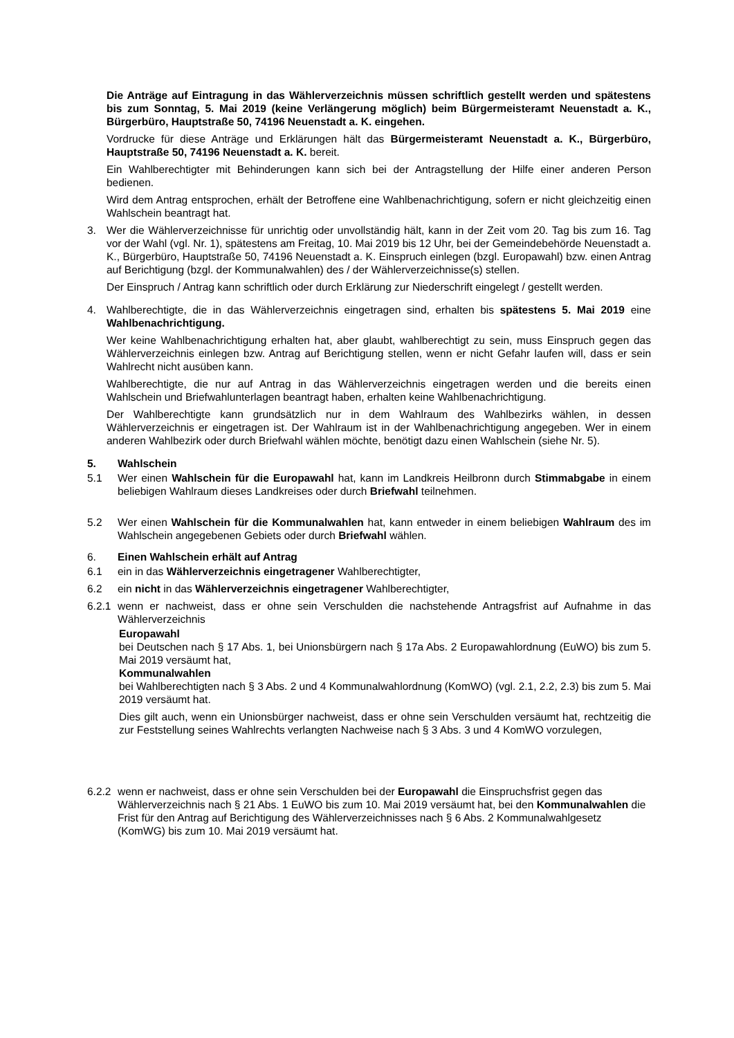Die Anträge auf Eintragung in das Wählerverzeichnis müssen schriftlich gestellt werden und spätestens bis zum Sonntag, 5. Mai 2019 (keine Verlängerung möglich) beim Bürgermeisteramt Neuenstadt a. K., Bürgerbüro, Hauptstraße 50, 74196 Neuenstadt a. K. eingehen.
Vordrucke für diese Anträge und Erklärungen hält das Bürgermeisteramt Neuenstadt a. K., Bürgerbüro, Hauptstraße 50, 74196 Neuenstadt a. K. bereit.
Ein Wahlberechtigter mit Behinderungen kann sich bei der Antragstellung der Hilfe einer anderen Person bedienen.
Wird dem Antrag entsprochen, erhält der Betroffene eine Wahlbenachrichtigung, sofern er nicht gleichzeitig einen Wahlschein beantragt hat.
3. Wer die Wählerverzeichnisse für unrichtig oder unvollständig hält, kann in der Zeit vom 20. Tag bis zum 16. Tag vor der Wahl (vgl. Nr. 1), spätestens am Freitag, 10. Mai 2019 bis 12 Uhr, bei der Gemeindebehörde Neuenstadt a. K., Bürgerbüro, Hauptstraße 50, 74196 Neuenstadt a. K. Einspruch einlegen (bzgl. Europawahl) bzw. einen Antrag auf Berichtigung (bzgl. der Kommunalwahlen) des / der Wählerverzeichnisse(s) stellen.
Der Einspruch / Antrag kann schriftlich oder durch Erklärung zur Niederschrift eingelegt / gestellt werden.
4. Wahlberechtigte, die in das Wählerverzeichnis eingetragen sind, erhalten bis spätestens 5. Mai 2019 eine Wahlbenachrichtigung.
Wer keine Wahlbenachrichtigung erhalten hat, aber glaubt, wahlberechtigt zu sein, muss Einspruch gegen das Wählerverzeichnis einlegen bzw. Antrag auf Berichtigung stellen, wenn er nicht Gefahr laufen will, dass er sein Wahlrecht nicht ausüben kann.
Wahlberechtigte, die nur auf Antrag in das Wählerverzeichnis eingetragen werden und die bereits einen Wahlschein und Briefwahlunterlagen beantragt haben, erhalten keine Wahlbenachrichtigung.
Der Wahlberechtigte kann grundsätzlich nur in dem Wahlraum des Wahlbezirks wählen, in dessen Wählerverzeichnis er eingetragen ist. Der Wahlraum ist in der Wahlbenachrichtigung angegeben. Wer in einem anderen Wahlbezirk oder durch Briefwahl wählen möchte, benötigt dazu einen Wahlschein (siehe Nr. 5).
5. Wahlschein
5.1 Wer einen Wahlschein für die Europawahl hat, kann im Landkreis Heilbronn durch Stimmabgabe in einem beliebigen Wahlraum dieses Landkreises oder durch Briefwahl teilnehmen.
5.2 Wer einen Wahlschein für die Kommunalwahlen hat, kann entweder in einem beliebigen Wahlraum des im Wahlschein angegebenen Gebiets oder durch Briefwahl wählen.
6. Einen Wahlschein erhält auf Antrag
6.1 ein in das Wählerverzeichnis eingetragener Wahlberechtigter,
6.2 ein nicht in das Wählerverzeichnis eingetragener Wahlberechtigter,
6.2.1 wenn er nachweist, dass er ohne sein Verschulden die nachstehende Antragsfrist auf Aufnahme in das Wählerverzeichnis
Europawahl
bei Deutschen nach § 17 Abs. 1, bei Unionsbürgern nach § 17a Abs. 2 Europawahlordnung (EuWO) bis zum 5. Mai 2019 versäumt hat,
Kommunalwahlen
bei Wahlberechtigten nach § 3 Abs. 2 und 4 Kommunalwahlordnung (KomWO) (vgl. 2.1, 2.2, 2.3) bis zum 5. Mai 2019 versäumt hat.
Dies gilt auch, wenn ein Unionsbürger nachweist, dass er ohne sein Verschulden versäumt hat, rechtzeitig die zur Feststellung seines Wahlrechts verlangten Nachweise nach § 3 Abs. 3 und 4 KomWO vorzulegen,
6.2.2 wenn er nachweist, dass er ohne sein Verschulden bei der Europawahl die Einspruchsfrist gegen das Wählerverzeichnis nach § 21 Abs. 1 EuWO bis zum 10. Mai 2019 versäumt hat, bei den Kommunalwahlen die Frist für den Antrag auf Berichtigung des Wählerverzeichnisses nach § 6 Abs. 2 Kommunalwahlgesetz (KomWG) bis zum 10. Mai 2019 versäumt hat.